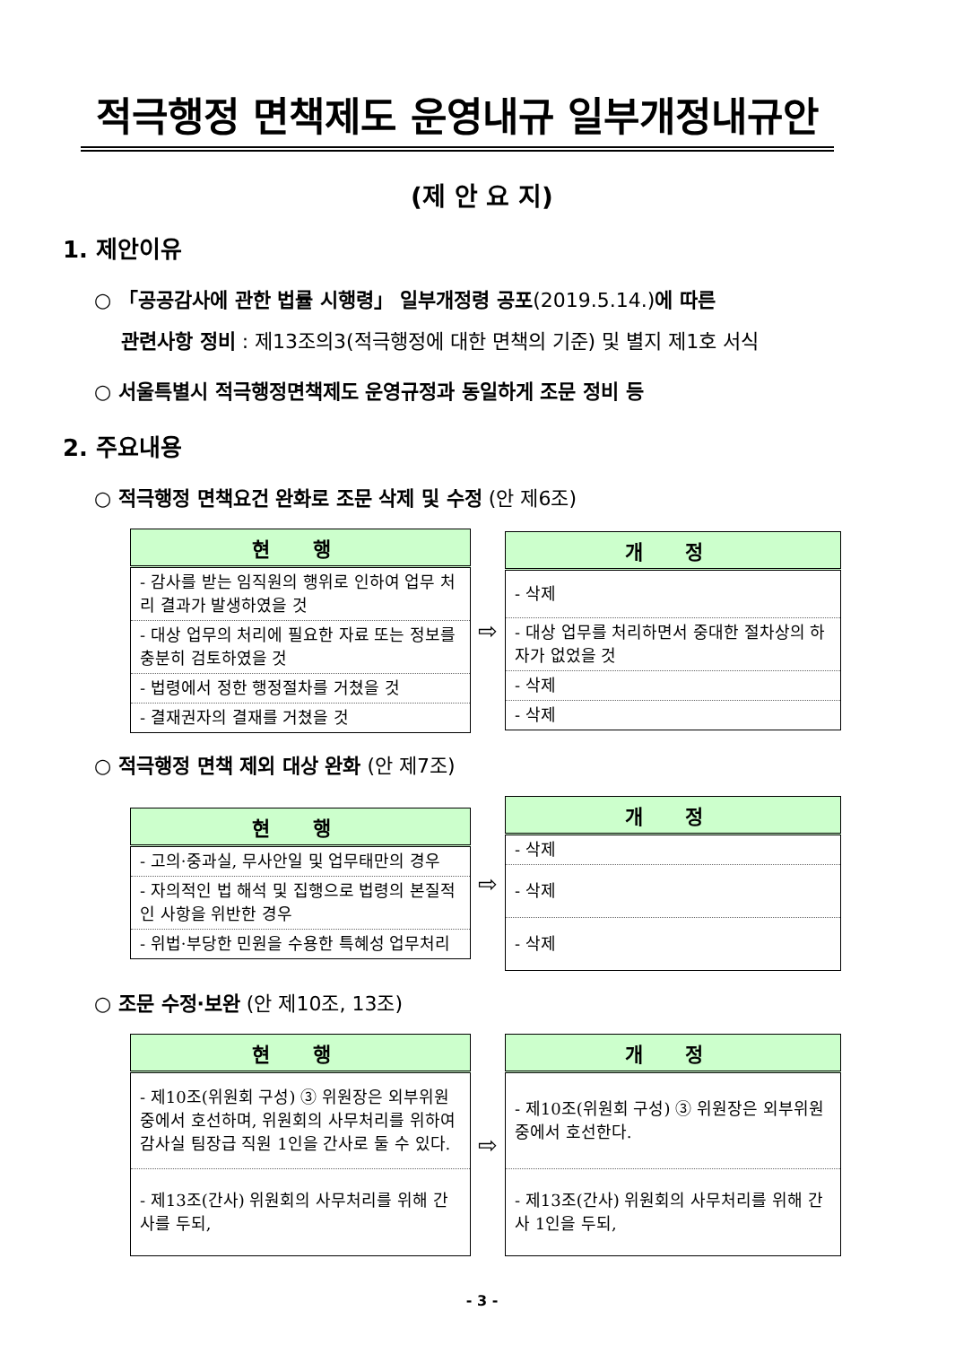적극행정 면책제도 운영내규 일부개정내규안
(제 안 요 지)
1. 제안이유
○ 「공공감사에 관한 법률 시행령」 일부개정령 공포(2019.5.14.)에 따른
관련사항 정비 : 제13조의3(적극행정에 대한 면책의 기준) 및 별지 제1호 서식
○ 서울특별시 적극행정면책제도 운영규정과 동일하게 조문 정비 등
2. 주요내용
○ 적극행정 면책요건 완화로 조문 삭제 및 수정 (안 제6조)
| 현 행 |
| --- |
| - 감사를 받는 임직원의 행위로 인하여 업무 처리 결과가 발생하였을 것 |
| - 대상 업무의 처리에 필요한 자료 또는 정보를 충분히 검토하였을 것 |
| - 법령에서 정한 행정절차를 거쳤을 것 |
| - 결재권자의 결재를 거쳤을 것 |
⇨
| 개 정 |
| --- |
| - 삭제 |
| - 대상 업무를 처리하면서 중대한 절차상의 하자가 없었을 것 |
| - 삭제 |
| - 삭제 |
○ 적극행정 면책 제외 대상 완화 (안 제7조)
| 현 행 |
| --- |
| - 고의·중과실, 무사안일 및 업무태만의 경우 |
| - 자의적인 법 해석 및 집행으로 법령의 본질적인 사항을 위반한 경우 |
| - 위법·부당한 민원을 수용한 특혜성 업무처리 |
⇨
| 개 정 |
| --- |
| - 삭제 |
| - 삭제 |
| - 삭제 |
○ 조문 수정·보완 (안 제10조, 13조)
| 현 행 |
| --- |
| - 제10조(위원회 구성) ③ 위원장은 외부위원 중에서 호선하며, 위원회의 사무처리를 위하여 감사실 팀장급 직원 1인을 간사로 둘 수 있다. |
| - 제13조(간사) 위원회의 사무처리를 위해 간사를 두되, |
⇨
| 개 정 |
| --- |
| - 제10조(위원회 구성) ③ 위원장은 외부위원 중에서 호선한다. |
| - 제13조(간사) 위원회의 사무처리를 위해 간사 1인을 두되, |
- 3 -